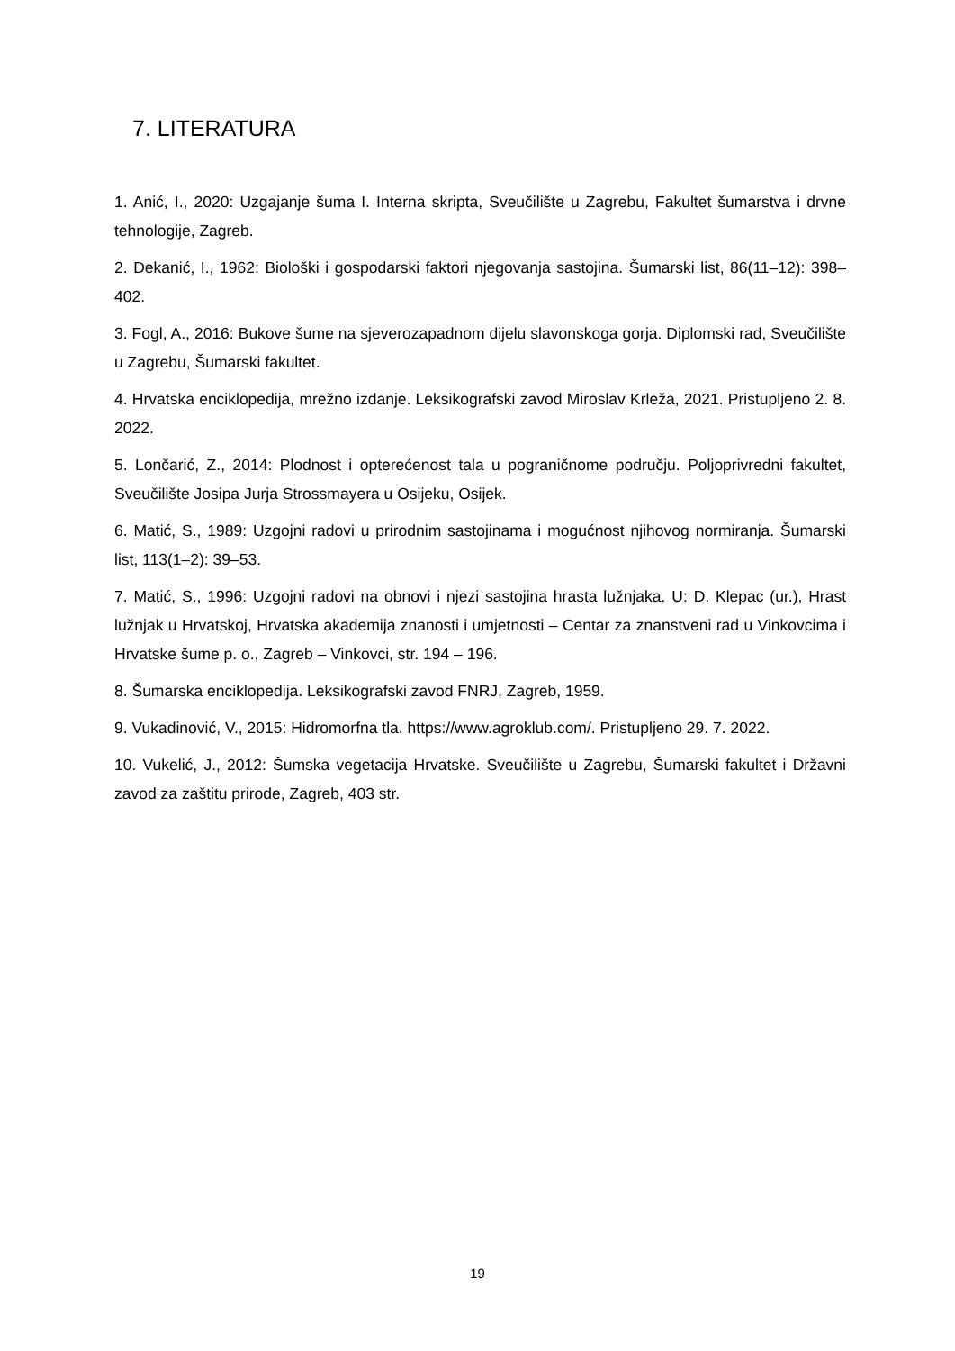7. LITERATURA
1. Anić, I., 2020: Uzgajanje šuma I. Interna skripta, Sveučilište u Zagrebu, Fakultet šumarstva i drvne tehnologije, Zagreb.
2. Dekanić, I., 1962: Biološki i gospodarski faktori njegovanja sastojina. Šumarski list, 86(11–12): 398–402.
3. Fogl, A., 2016: Bukove šume na sjeverozapadnom dijelu slavonskoga gorja. Diplomski rad, Sveučilište u Zagrebu, Šumarski fakultet.
4. Hrvatska enciklopedija, mrežno izdanje. Leksikografski zavod Miroslav Krleža, 2021. Pristupljeno 2. 8. 2022.
5. Lončarić, Z., 2014: Plodnost i opterećenost tala u pograničnome području. Poljoprivredni fakultet, Sveučilište Josipa Jurja Strossmayera u Osijeku, Osijek.
6. Matić, S., 1989: Uzgojni radovi u prirodnim sastojinama i mogućnost njihovog normiranja. Šumarski list, 113(1–2): 39–53.
7. Matić, S., 1996: Uzgojni radovi na obnovi i njezi sastojina hrasta lužnjaka. U: D. Klepac (ur.), Hrast lužnjak u Hrvatskoj, Hrvatska akademija znanosti i umjetnosti – Centar za znanstveni rad u Vinkovcima i Hrvatske šume p. o., Zagreb – Vinkovci, str. 194 – 196.
8. Šumarska enciklopedija. Leksikografski zavod FNRJ, Zagreb, 1959.
9. Vukadinović, V., 2015: Hidromorfna tla. https://www.agroklub.com/. Pristupljeno 29. 7. 2022.
10. Vukelić, J., 2012: Šumska vegetacija Hrvatske. Sveučilište u Zagrebu, Šumarski fakultet i Državni zavod za zaštitu prirode, Zagreb, 403 str.
19